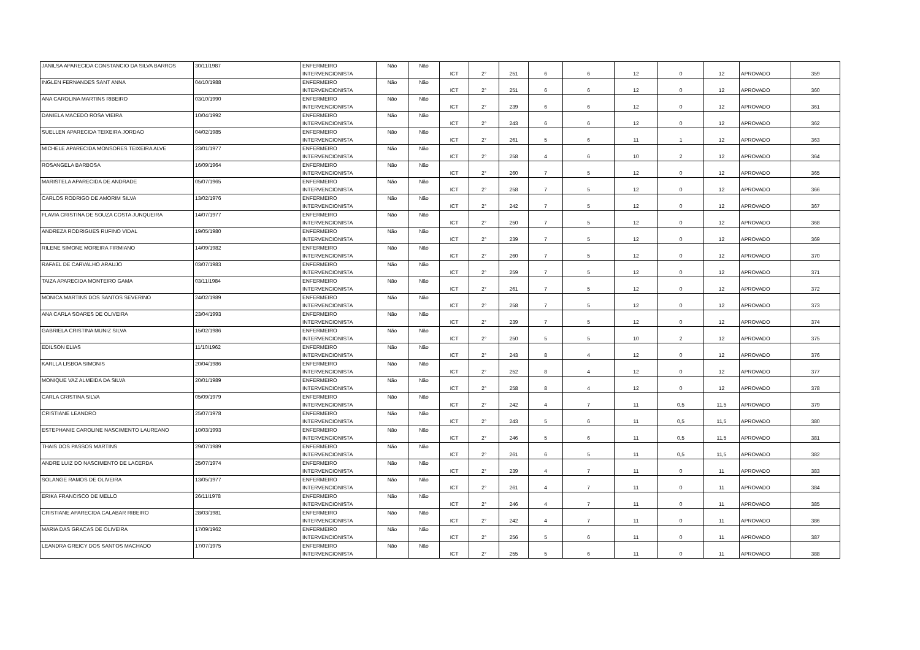| JANILSA APARECIDA CONSTANCIO DA SILVA BARROS | 30/11/1987 | ENFERMEIRO INTERVENCIONISTA | Não | Não | ICT | 2° | 251 | 6 | 6 | 12 | 0 | 12 | APROVADO | 359 |
| INGLEN FERNANDES SANT ANNA | 04/10/1988 | ENFERMEIRO INTERVENCIONISTA | Não | Não | ICT | 2° | 251 | 6 | 6 | 12 | 0 | 12 | APROVADO | 360 |
| ANA CAROLINA MARTINS RIBEIRO | 03/10/1990 | ENFERMEIRO INTERVENCIONISTA | Não | Não | ICT | 2° | 239 | 6 | 6 | 12 | 0 | 12 | APROVADO | 361 |
| DANIELA MACEDO ROSA VIEIRA | 10/04/1992 | ENFERMEIRO INTERVENCIONISTA | Não | Não | ICT | 2° | 243 | 6 | 6 | 12 | 0 | 12 | APROVADO | 362 |
| SUELLEN APARECIDA TEIXEIRA JORDAO | 04/02/1985 | ENFERMEIRO INTERVENCIONISTA | Não | Não | ICT | 2° | 261 | 5 | 6 | 11 | 1 | 12 | APROVADO | 363 |
| MICHELE APARECIDA MONSORES TEIXEIRA ALVE | 23/01/1977 | ENFERMEIRO INTERVENCIONISTA | Não | Não | ICT | 2° | 258 | 4 | 6 | 10 | 2 | 12 | APROVADO | 364 |
| ROSANGELA BARBOSA | 16/09/1964 | ENFERMEIRO INTERVENCIONISTA | Não | Não | ICT | 2° | 260 | 7 | 5 | 12 | 0 | 12 | APROVADO | 365 |
| MARISTELA APARECIDA DE ANDRADE | 05/07/1965 | ENFERMEIRO INTERVENCIONISTA | Não | Não | ICT | 2° | 258 | 7 | 5 | 12 | 0 | 12 | APROVADO | 366 |
| CARLOS RODRIGO DE AMORIM SILVA | 13/02/1976 | ENFERMEIRO INTERVENCIONISTA | Não | Não | ICT | 2° | 242 | 7 | 5 | 12 | 0 | 12 | APROVADO | 367 |
| FLAVIA CRISTINA DE SOUZA COSTA JUNQUEIRA | 14/07/1977 | ENFERMEIRO INTERVENCIONISTA | Não | Não | ICT | 2° | 250 | 7 | 5 | 12 | 0 | 12 | APROVADO | 368 |
| ANDREZA RODRIGUES RUFINO VIDAL | 19/05/1980 | ENFERMEIRO INTERVENCIONISTA | Não | Não | ICT | 2° | 239 | 7 | 5 | 12 | 0 | 12 | APROVADO | 369 |
| RILENE SIMONE MOREIRA FIRMIANO | 14/09/1982 | ENFERMEIRO INTERVENCIONISTA | Não | Não | ICT | 2° | 260 | 7 | 5 | 12 | 0 | 12 | APROVADO | 370 |
| RAFAEL DE CARVALHO ARAUJO | 03/07/1983 | ENFERMEIRO INTERVENCIONISTA | Não | Não | ICT | 2° | 259 | 7 | 5 | 12 | 0 | 12 | APROVADO | 371 |
| TAIZA APARECIDA MONTEIRO GAMA | 03/11/1984 | ENFERMEIRO INTERVENCIONISTA | Não | Não | ICT | 2° | 261 | 7 | 5 | 12 | 0 | 12 | APROVADO | 372 |
| MONICA MARTINS DOS SANTOS SEVERINO | 24/02/1989 | ENFERMEIRO INTERVENCIONISTA | Não | Não | ICT | 2° | 258 | 7 | 5 | 12 | 0 | 12 | APROVADO | 373 |
| ANA CARLA SOARES DE OLIVEIRA | 23/04/1993 | ENFERMEIRO INTERVENCIONISTA | Não | Não | ICT | 2° | 239 | 7 | 5 | 12 | 0 | 12 | APROVADO | 374 |
| GABRIELA CRISTINA MUNIZ SILVA | 15/02/1986 | ENFERMEIRO INTERVENCIONISTA | Não | Não | ICT | 2° | 250 | 5 | 5 | 10 | 2 | 12 | APROVADO | 375 |
| EDILSON ELIAS | 11/10/1962 | ENFERMEIRO INTERVENCIONISTA | Não | Não | ICT | 2° | 243 | 8 | 4 | 12 | 0 | 12 | APROVADO | 376 |
| KARLLA LISBOA SIMONIS | 20/04/1986 | ENFERMEIRO INTERVENCIONISTA | Não | Não | ICT | 2° | 252 | 8 | 4 | 12 | 0 | 12 | APROVADO | 377 |
| MONIQUE VAZ ALMEIDA DA SILVA | 20/01/1989 | ENFERMEIRO INTERVENCIONISTA | Não | Não | ICT | 2° | 258 | 8 | 4 | 12 | 0 | 12 | APROVADO | 378 |
| CARLA CRISTINA SILVA | 05/09/1979 | ENFERMEIRO INTERVENCIONISTA | Não | Não | ICT | 2° | 242 | 4 | 7 | 11 | 0,5 | 11,5 | APROVADO | 379 |
| CRISTIANE LEANDRO | 25/07/1978 | ENFERMEIRO INTERVENCIONISTA | Não | Não | ICT | 2° | 243 | 5 | 6 | 11 | 0,5 | 11,5 | APROVADO | 380 |
| ESTEPHANIE CAROLINE NASCIMENTO LAUREANO | 10/03/1993 | ENFERMEIRO INTERVENCIONISTA | Não | Não | ICT | 2° | 246 | 5 | 6 | 11 | 0,5 | 11,5 | APROVADO | 381 |
| THAIS DOS PASSOS MARTINS | 29/07/1989 | ENFERMEIRO INTERVENCIONISTA | Não | Não | ICT | 2° | 261 | 6 | 5 | 11 | 0,5 | 11,5 | APROVADO | 382 |
| ANDRE LUIZ DO NASCIMENTO DE LACERDA | 25/07/1974 | ENFERMEIRO INTERVENCIONISTA | Não | Não | ICT | 2° | 239 | 4 | 7 | 11 | 0 | 11 | APROVADO | 383 |
| SOLANGE RAMOS DE OLIVEIRA | 13/05/1977 | ENFERMEIRO INTERVENCIONISTA | Não | Não | ICT | 2° | 261 | 4 | 7 | 11 | 0 | 11 | APROVADO | 384 |
| ERIKA FRANCISCO DE MELLO | 26/11/1978 | ENFERMEIRO INTERVENCIONISTA | Não | Não | ICT | 2° | 246 | 4 | 7 | 11 | 0 | 11 | APROVADO | 385 |
| CRISTIANE APARECIDA CALABAR RIBEIRO | 28/03/1981 | ENFERMEIRO INTERVENCIONISTA | Não | Não | ICT | 2° | 242 | 4 | 7 | 11 | 0 | 11 | APROVADO | 386 |
| MARIA DAS GRACAS DE OLIVEIRA | 17/09/1962 | ENFERMEIRO INTERVENCIONISTA | Não | Não | ICT | 2° | 256 | 5 | 6 | 11 | 0 | 11 | APROVADO | 387 |
| LEANDRA GREICY DOS SANTOS MACHADO | 17/07/1975 | ENFERMEIRO INTERVENCIONISTA | Não | Não | ICT | 2° | 255 | 5 | 6 | 11 | 0 | 11 | APROVADO | 388 |